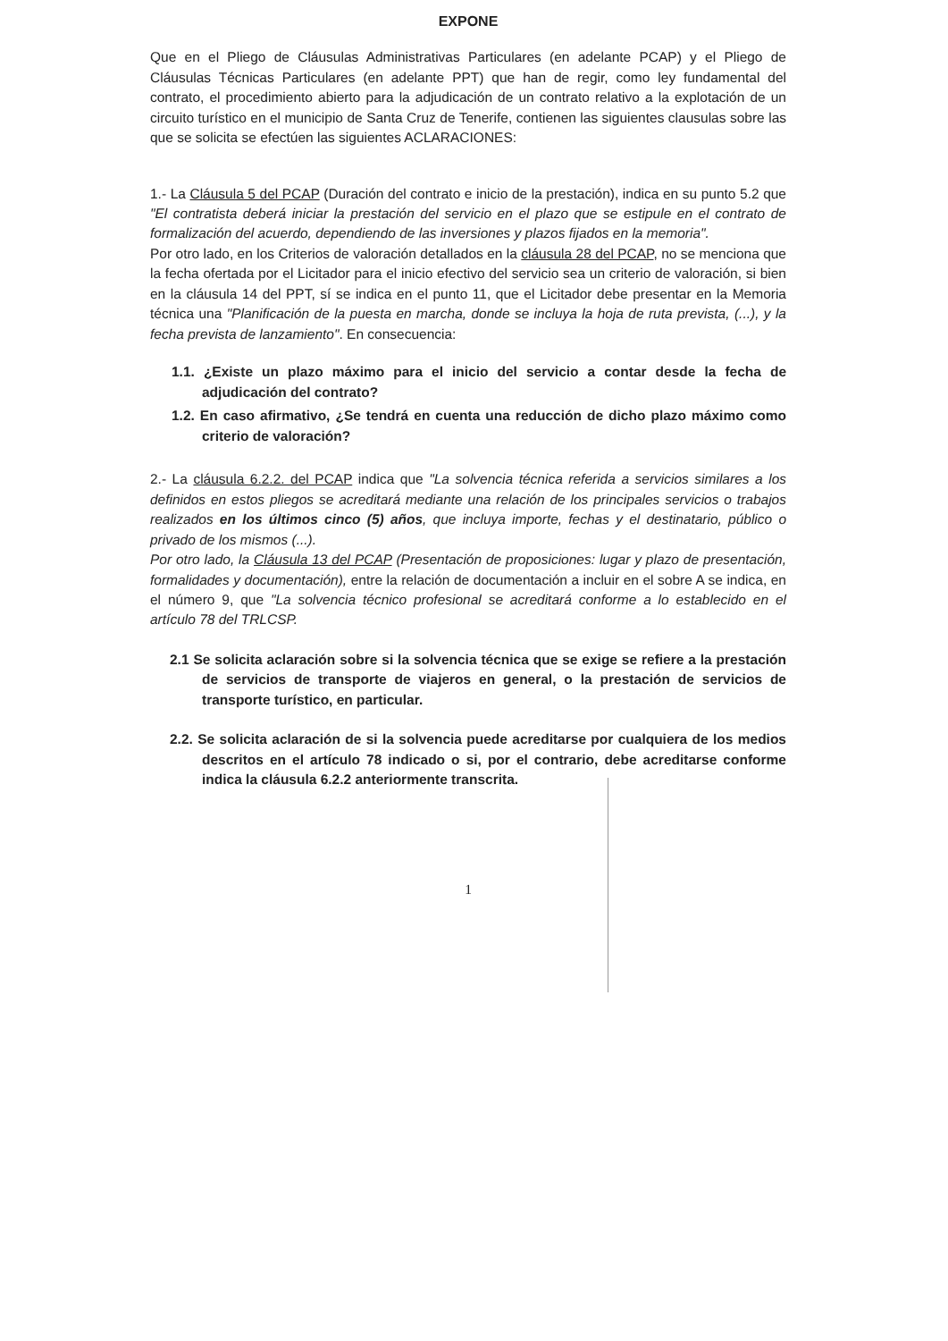EXPONE
Que en el Pliego de Cláusulas Administrativas Particulares (en adelante PCAP) y el Pliego de Cláusulas Técnicas Particulares (en adelante PPT) que han de regir, como ley fundamental del contrato, el procedimiento abierto para la adjudicación de un contrato relativo a la explotación de un circuito turístico en el municipio de Santa Cruz de Tenerife, contienen las siguientes clausulas sobre las que se solicita se efectúen las siguientes ACLARACIONES:
1.- La Cláusula 5 del PCAP (Duración del contrato e inicio de la prestación), indica en su punto 5.2 que "El contratista deberá iniciar la prestación del servicio en el plazo que se estipule en el contrato de formalización del acuerdo, dependiendo de las inversiones y plazos fijados en la memoria".
Por otro lado, en los Criterios de valoración detallados en la cláusula 28 del PCAP, no se menciona que la fecha ofertada por el Licitador para el inicio efectivo del servicio sea un criterio de valoración, si bien en la cláusula 14 del PPT, sí se indica en el punto 11, que el Licitador debe presentar en la Memoria técnica una "Planificación de la puesta en marcha, donde se incluya la hoja de ruta prevista, (...), y la fecha prevista de lanzamiento". En consecuencia:
1.1. ¿Existe un plazo máximo para el inicio del servicio a contar desde la fecha de adjudicación del contrato?
1.2. En caso afirmativo, ¿Se tendrá en cuenta una reducción de dicho plazo máximo como criterio de valoración?
2.- La cláusula 6.2.2. del PCAP indica que "La solvencia técnica referida a servicios similares a los definidos en estos pliegos se acreditará mediante una relación de los principales servicios o trabajos realizados en los últimos cinco (5) años, que incluya importe, fechas y el destinatario, público o privado de los mismos (...).
Por otro lado, la Cláusula 13 del PCAP (Presentación de proposiciones: lugar y plazo de presentación, formalidades y documentación), entre la relación de documentación a incluir en el sobre A se indica, en el número 9, que "La solvencia técnico profesional se acreditará conforme a lo establecido en el artículo 78 del TRLCSP.
2.1 Se solicita aclaración sobre si la solvencia técnica que se exige se refiere a la prestación de servicios de transporte de viajeros en general, o la prestación de servicios de transporte turístico, en particular.
2.2. Se solicita aclaración de si la solvencia puede acreditarse por cualquiera de los medios descritos en el artículo 78 indicado o si, por el contrario, debe acreditarse conforme indica la cláusula 6.2.2 anteriormente transcrita.
1